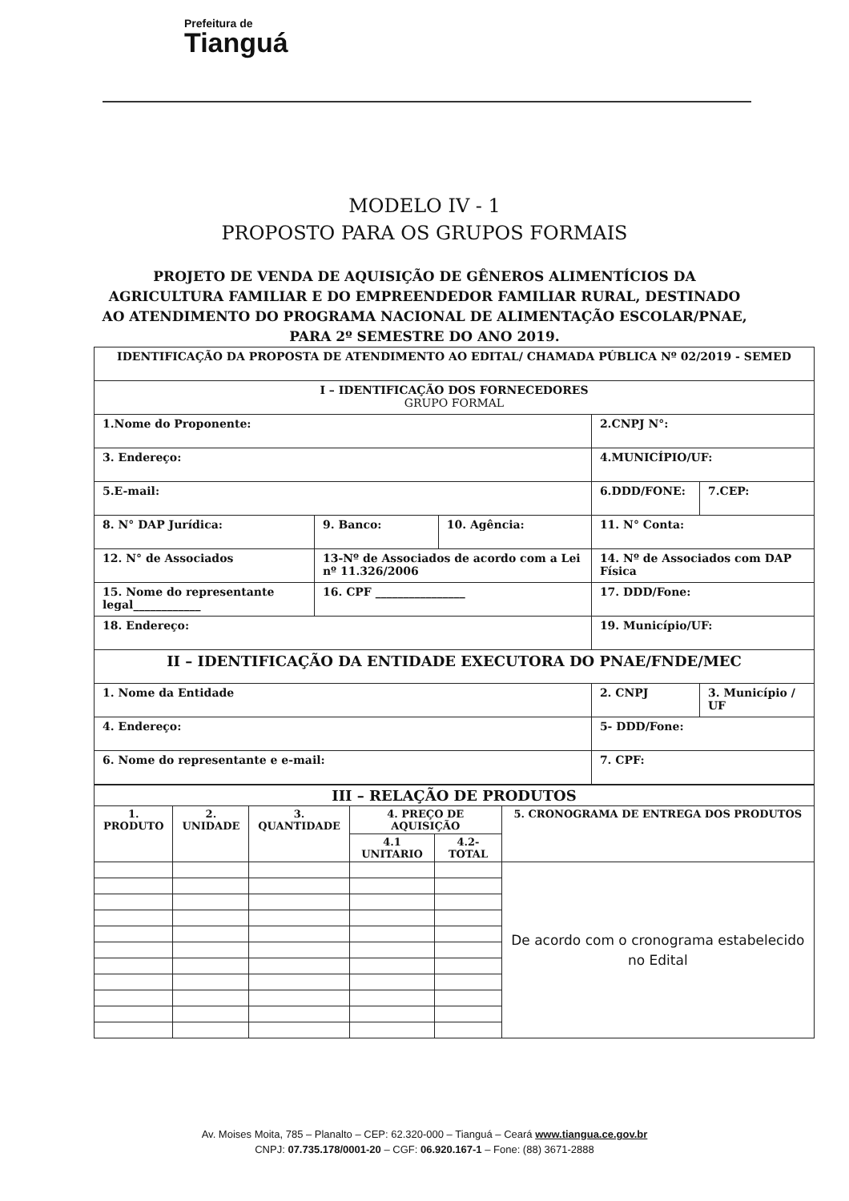Prefeitura de
Tianguá
MODELO IV - 1
PROPOSTO PARA OS GRUPOS FORMAIS
PROJETO DE VENDA DE AQUISIÇÃO DE GÊNEROS ALIMENTÍCIOS DA AGRICULTURA FAMILIAR E DO EMPREENDEDOR FAMILIAR RURAL, DESTINADO AO ATENDIMENTO DO PROGRAMA NACIONAL DE ALIMENTAÇÃO ESCOLAR/PNAE, PARA 2º SEMESTRE DO ANO 2019.
| IDENTIFICAÇÃO DA PROPOSTA DE ATENDIMENTO AO EDITAL/ CHAMADA PÚBLICA Nº 02/2019 - SEMED | | | | |
| I – IDENTIFICAÇÃO DOS FORNECEDORES GRUPO FORMAL | | | | |
| 1.Nome do Proponente: | | | 2.CNPJ N°: | |
| 3. Endereço: | | | 4.MUNICÍPIO/UF: | |
| 5.E-mail: | | | 6.DDD/FONE: | 7.CEP: |
| 8. N° DAP Jurídica: | 9. Banco: | 10. Agência: | 11. N° Conta: | |
| 12. N° de Associados | 13-Nº de Associados de acordo com a Lei nº 11.326/2006 | | 14. Nº de Associados com DAP Física | |
| 15. Nome do representante legal____________ | 16. CPF ________________ | | 17. DDD/Fone: | |
| 18. Endereço: | | | 19. Município/UF: | |
| II – IDENTIFICAÇÃO DA ENTIDADE EXECUTORA DO PNAE/FNDE/MEC | | | | |
| 1. Nome da Entidade | | | 2. CNPJ | 3. Município / UF |
| 4. Endereço: | | | 5- DDD/Fone: | |
| 6. Nome do representante e e-mail: | | | 7. CPF: | |
| III – RELAÇÃO DE PRODUTOS | | | | | |
| --- | --- | --- | --- | --- | --- |
| 1. PRODUTO | 2. UNIDADE | 3. QUANTIDADE | 4. PREÇO DE AQUISIÇÃO | | 5. CRONOGRAMA DE ENTREGA DOS PRODUTOS |
| | | | 4.1 UNITARIO | 4.2- TOTAL | |
| | | | | | De acordo com o cronograma estabelecido no Edital |
Av. Moises Moita, 785 – Planalto – CEP: 62.320-000 – Tianguá – Ceará www.tiangua.ce.gov.br
CNPJ: 07.735.178/0001-20 – CGF: 06.920.167-1 – Fone: (88) 3671-2888